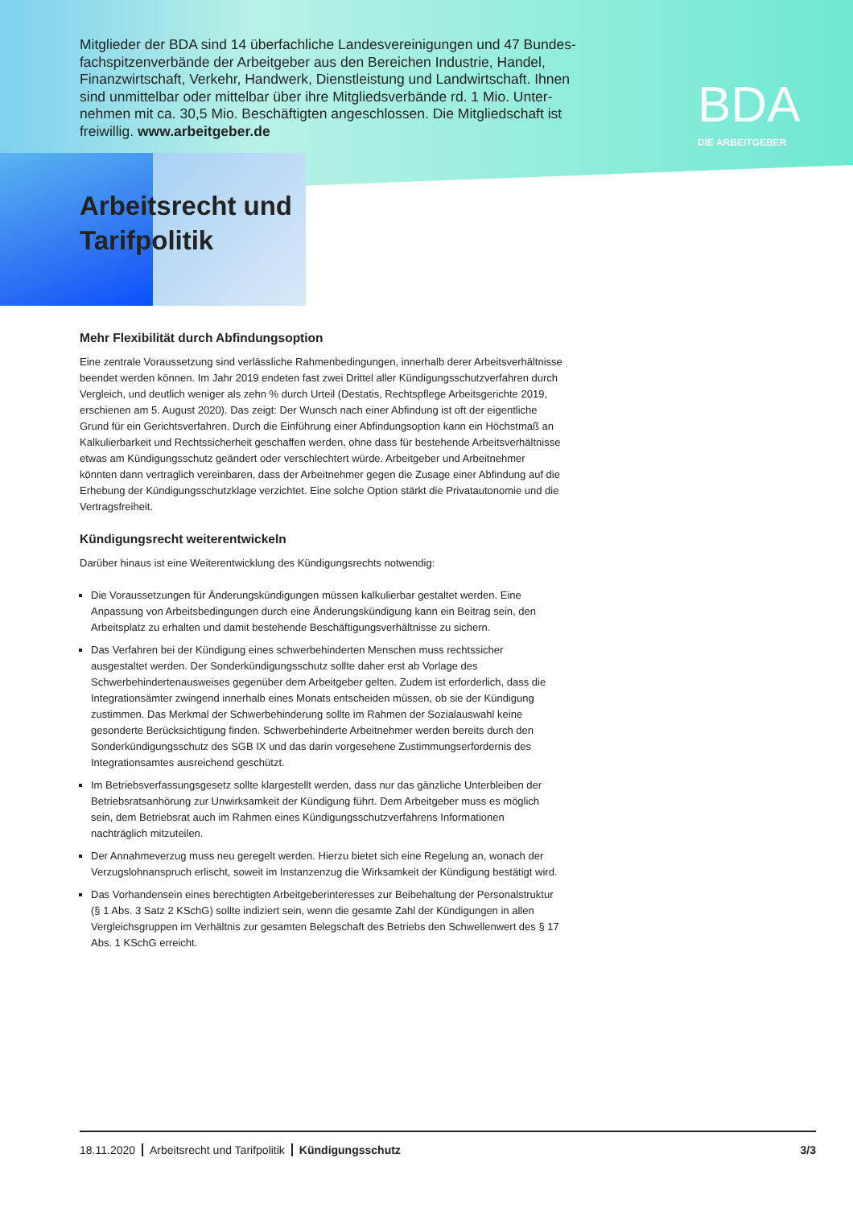Mitglieder der BDA sind 14 überfachliche Landesvereinigungen und 47 Bundes-fachspitzenverbände der Arbeitgeber aus den Bereichen Industrie, Handel, Finanzwirtschaft, Verkehr, Handwerk, Dienstleistung und Landwirtschaft. Ihnen sind unmittelbar oder mittelbar über ihre Mitgliedsverbände rd. 1 Mio. Unter-nehmen mit ca. 30,5 Mio. Beschäftigten angeschlossen. Die Mitgliedschaft ist freiwillig. www.arbeitgeber.de
BDA
DIE ARBEITGEBER
Arbeitsrecht und
Tarifpolitik
Mehr Flexibilität durch Abfindungsoption
Eine zentrale Voraussetzung sind verlässliche Rahmenbedingungen, innerhalb derer Arbeitsverhältnisse beendet werden können. Im Jahr 2019 endeten fast zwei Drittel aller Kündigungsschutzverfahren durch Vergleich, und deutlich weniger als zehn % durch Urteil (Destatis, Rechtspflege Arbeitsgerichte 2019, erschienen am 5. August 2020). Das zeigt: Der Wunsch nach einer Abfindung ist oft der eigentliche Grund für ein Gerichtsverfahren. Durch die Einführung einer Abfindungsoption kann ein Höchstmaß an Kalkulierbarkeit und Rechtssicherheit geschaffen werden, ohne dass für bestehende Arbeitsverhältnisse etwas am Kündigungsschutz geändert oder verschlechtert würde. Arbeitgeber und Arbeitnehmer könnten dann vertraglich vereinbaren, dass der Arbeitnehmer gegen die Zusage einer Abfindung auf die Erhebung der Kündigungsschutzklage verzichtet. Eine solche Option stärkt die Privatautonomie und die Vertragsfreiheit.
Kündigungsrecht weiterentwickeln
Darüber hinaus ist eine Weiterentwicklung des Kündigungsrechts notwendig:
Die Voraussetzungen für Änderungskündigungen müssen kalkulierbar gestaltet werden. Eine Anpassung von Arbeitsbedingungen durch eine Änderungskündigung kann ein Beitrag sein, den Arbeitsplatz zu erhalten und damit bestehende Beschäftigungsverhältnisse zu sichern.
Das Verfahren bei der Kündigung eines schwerbehinderten Menschen muss rechtssicher ausgestaltet werden. Der Sonderkündigungsschutz sollte daher erst ab Vorlage des Schwerbehindertenausweises gegenüber dem Arbeitgeber gelten. Zudem ist erforderlich, dass die Integrationsämter zwingend innerhalb eines Monats entscheiden müssen, ob sie der Kündigung zustimmen. Das Merkmal der Schwerbehinderung sollte im Rahmen der Sozialauswahl keine gesonderte Berücksichtigung finden. Schwerbehinderte Arbeitnehmer werden bereits durch den Sonderkündigungsschutz des SGB IX und das darin vorgesehene Zustimmungserfordernis des Integrationsamtes ausreichend geschützt.
Im Betriebsverfassungsgesetz sollte klargestellt werden, dass nur das gänzliche Unterbleiben der Betriebsratsanhörung zur Unwirksamkeit der Kündigung führt. Dem Arbeitgeber muss es möglich sein, dem Betriebsrat auch im Rahmen eines Kündigungsschutzverfahrens Informationen nachträglich mitzuteilen.
Der Annahmeverzug muss neu geregelt werden. Hierzu bietet sich eine Regelung an, wonach der Verzugslohnanspruch erlischt, soweit im Instanzenzug die Wirksamkeit der Kündigung bestätigt wird.
Das Vorhandensein eines berechtigten Arbeitgeberinteresses zur Beibehaltung der Personalstruktur (§ 1 Abs. 3 Satz 2 KSchG) sollte indiziert sein, wenn die gesamte Zahl der Kündigungen in allen Vergleichsgruppen im Verhältnis zur gesamten Belegschaft des Betriebs den Schwellenwert des § 17 Abs. 1 KSchG erreicht.
18.11.2020 Arbeitsrecht und Tarifpolitik Kündigungsschutz 3/3